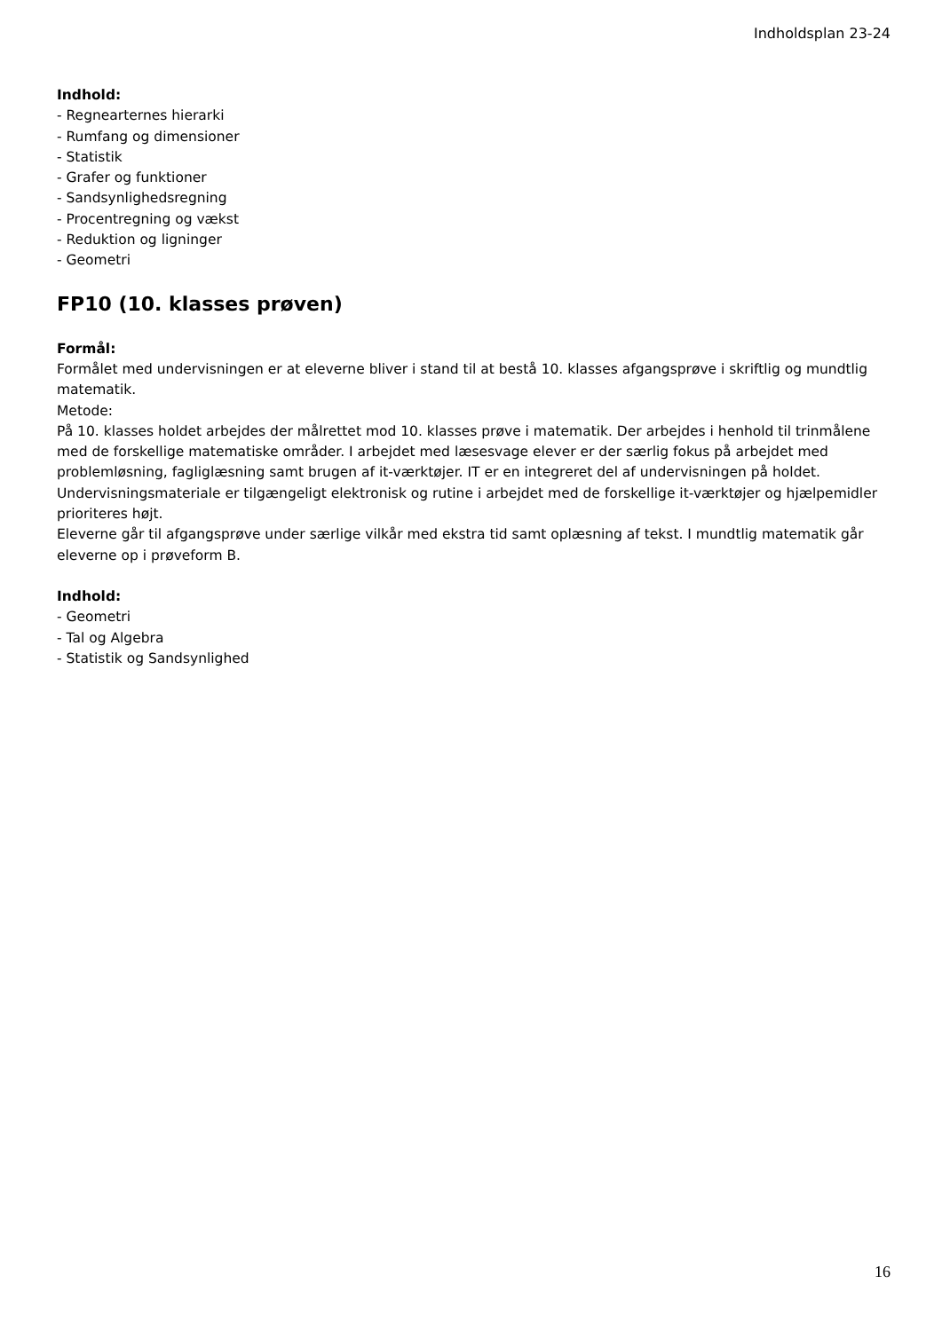Indholdsplan 23-24
Indhold:
- Regnearternes hierarki
- Rumfang og dimensioner
- Statistik
- Grafer og funktioner
- Sandsynlighedsregning
- Procentregning og vækst
- Reduktion og ligninger
- Geometri
FP10 (10. klasses prøven)
Formål:
Formålet med undervisningen er at eleverne bliver i stand til at bestå 10. klasses afgangsprøve i skriftlig og mundtlig matematik.
Metode:
På 10. klasses holdet arbejdes der målrettet mod 10. klasses prøve i matematik. Der arbejdes i henhold til trinmålene med de forskellige matematiske områder. I arbejdet med læsesvage elever er der særlig fokus på arbejdet med problemløsning, fagliglæsning samt brugen af it-værktøjer. IT er en integreret del af undervisningen på holdet. Undervisningsmateriale er tilgængeligt elektronisk og rutine i arbejdet med de forskellige it-værktøjer og hjælpemidler prioriteres højt.
Eleverne går til afgangsprøve under særlige vilkår med ekstra tid samt oplæsning af tekst. I mundtlig matematik går eleverne op i prøveform B.
Indhold:
- Geometri
- Tal og Algebra
- Statistik og Sandsynlighed
16